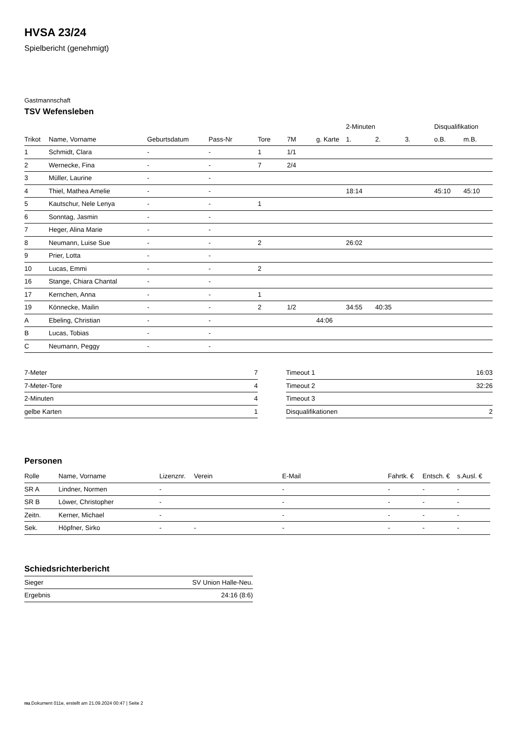HVSA 23/24
Spielbericht (genehmigt)
Gastmannschaft
TSV Wefensleben
| | | | | | | | 2-Minuten | | | Disqualifikation | |
| --- | --- | --- | --- | --- | --- | --- | --- | --- | --- | --- | --- |
| Trikot | Name, Vorname | Geburtsdatum | Pass-Nr | Tore | 7M | g. Karte | 1. | 2. | 3. | o.B. | m.B. |
| 1 | Schmidt, Clara | - | - | 1 | 1/1 | | | | | | |
| 2 | Wernecke, Fina | - | - | 7 | 2/4 | | | | | | |
| 3 | Müller, Laurine | - | - | | | | | | | | |
| 4 | Thiel, Mathea Amelie | - | - | | | | 18:14 | | | 45:10 | 45:10 |
| 5 | Kautschur, Nele Lenya | - | - | 1 | | | | | | | |
| 6 | Sonntag, Jasmin | - | - | | | | | | | | |
| 7 | Heger, Alina Marie | - | - | | | | | | | | |
| 8 | Neumann, Luise Sue | - | - | 2 | | | 26:02 | | | | |
| 9 | Prier, Lotta | - | - | | | | | | | | |
| 10 | Lucas, Emmi | - | - | 2 | | | | | | | |
| 16 | Stange, Chiara Chantal | - | - | | | | | | | | |
| 17 | Kernchen, Anna | - | - | 1 | | | | | | | |
| 19 | Könnecke, Mailin | - | - | 2 | 1/2 | | 34:55 | 40:35 | | | |
| A | Ebeling, Christian | - | - | | | 44:06 | | | | | |
| B | Lucas, Tobias | - | - | | | | | | | | |
| C | Neumann, Peggy | - | - | | | | | | | | |
| 7-Meter | 7 |
| 7-Meter-Tore | 4 |
| 2-Minuten | 4 |
| gelbe Karten | 1 |
| Timeout 1 | 16:03 |
| Timeout 2 | 32:26 |
| Timeout 3 | |
| Disqualifikationen | 2 |
Personen
| Rolle | Name, Vorname | Lizenznr. | Verein | E-Mail | Fahrtk. € | Entsch. € | s.Ausl. € |
| --- | --- | --- | --- | --- | --- | --- | --- |
| SR A | Lindner, Normen | - | | - | - | - | - |
| SR B | Löwer, Christopher | - | | - | - | - | - |
| Zeitn. | Kerner, Michael | - | | - | - | - | - |
| Sek. | Höpfner, Sirko | - | - | - | - | - | - |
Schiedsrichterbericht
| Sieger | SV Union Halle-Neu. |
| Ergebnis | 24:16 (8:6) |
nu.Dokument 011e, erstellt am 21.09.2024 00:47 | Seite 2